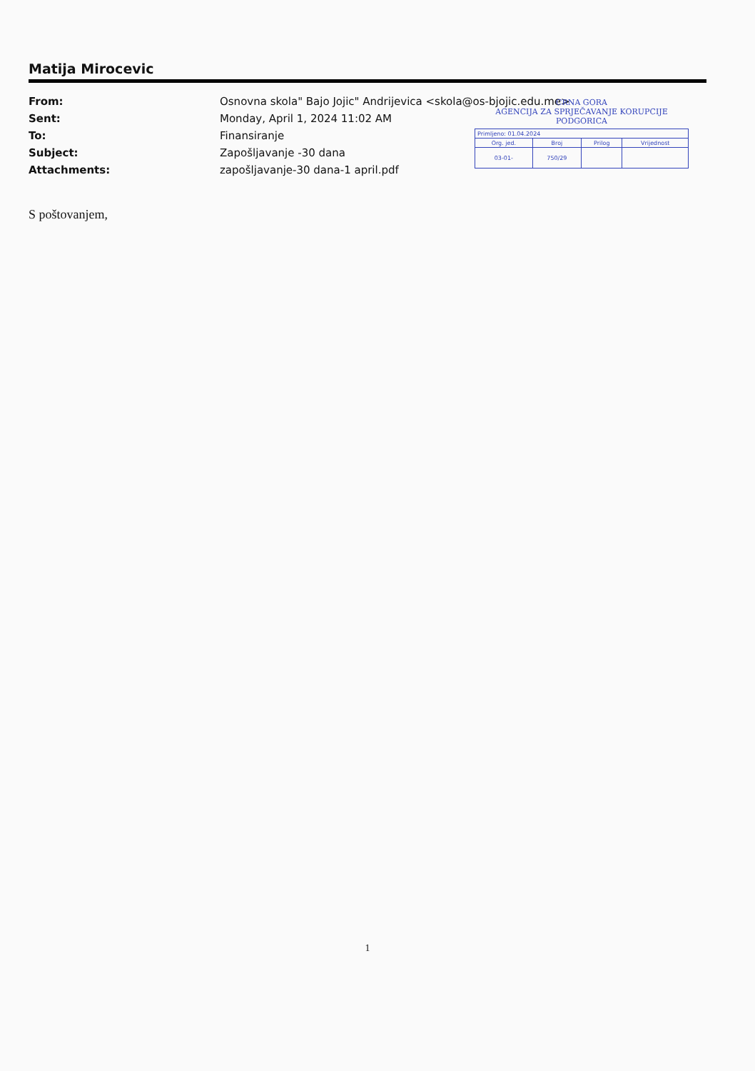Matija Mirocevic
From:
Sent:
To:
Subject:
Attachments:
Osnovna skola" Bajo Jojic" Andrijevica <skola@os-bjojic.edu.me>
Monday, April 1, 2024 11:02 AM
Finansiranje
Zapošljavanje -30 dana
zapošljavanje-30 dana-1 april.pdf
CRNA GORA
AGENCIJA ZA SPRJEČAVANJE KORUPCIJE
PODGORICA
| Primljeno: 01.04.2024 | | | |
| Org. jed. | Broj | Prilog | Vrijednost |
| 03-01- | 750/29 | | |
S poštovanjem,
1